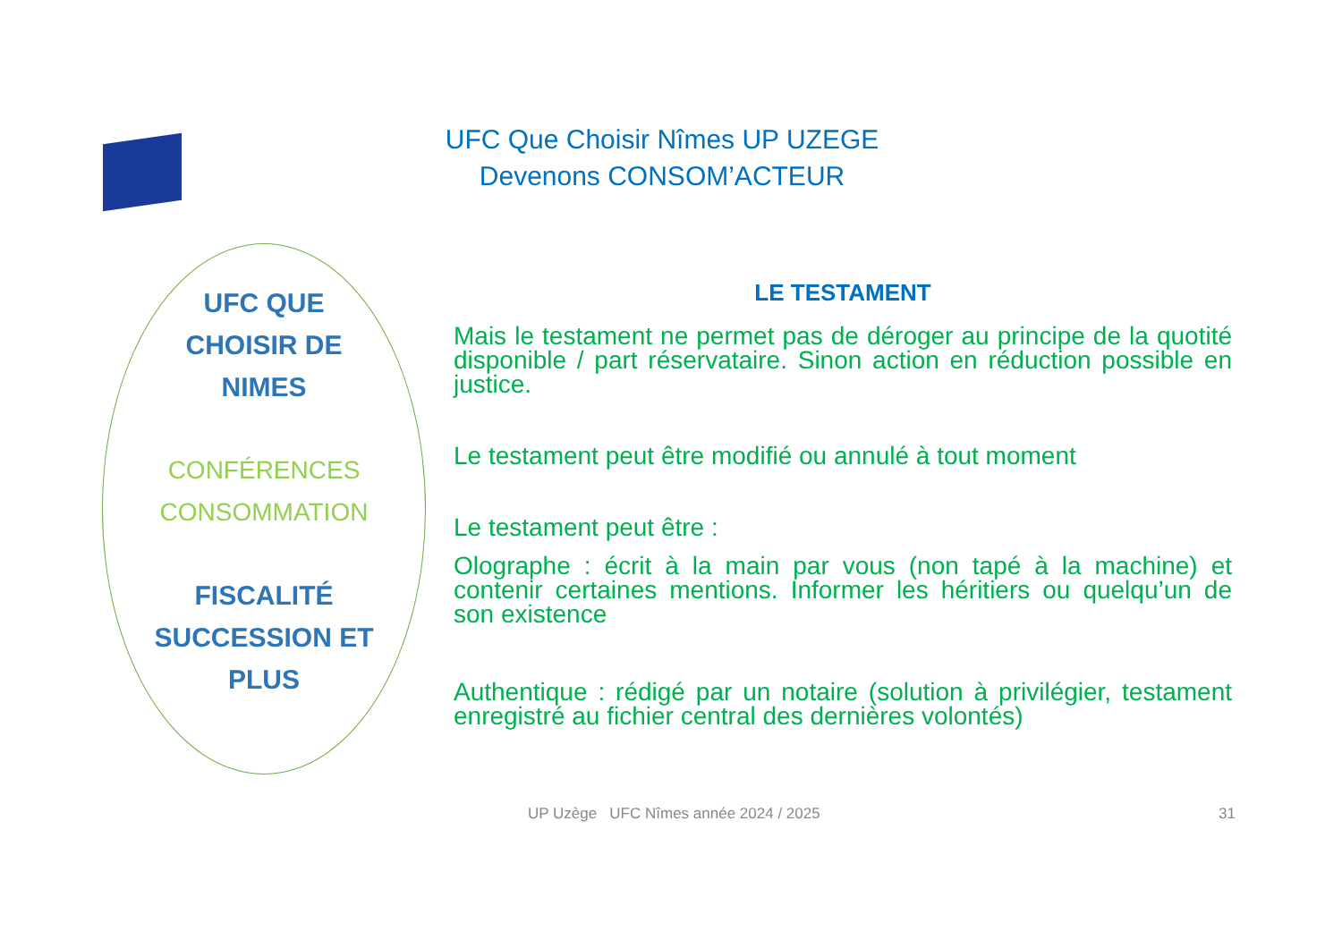UFC Que Choisir Nîmes UP UZEGE
Devenons CONSOM’ACTEUR
UFC QUE
CHOISIR DE
NIMES
CONFÉRENCES
CONSOMMATION
FISCALITÉ
SUCCESSION ET
PLUS
LE TESTAMENT
Mais le testament ne permet pas de déroger au principe de la quotité disponible / part réservataire. Sinon action en réduction possible en justice.
Le testament peut être modifié ou annulé à tout moment
Le testament peut être :
Olographe : écrit à la main par vous (non tapé à la machine) et contenir certaines mentions. Informer les héritiers ou quelqu’un de son existence
Authentique : rédigé par un notaire (solution à privilégier, testament enregistré au fichier central des dernières volontés)
UP Uzège UFC Nîmes année 2024 / 2025
31